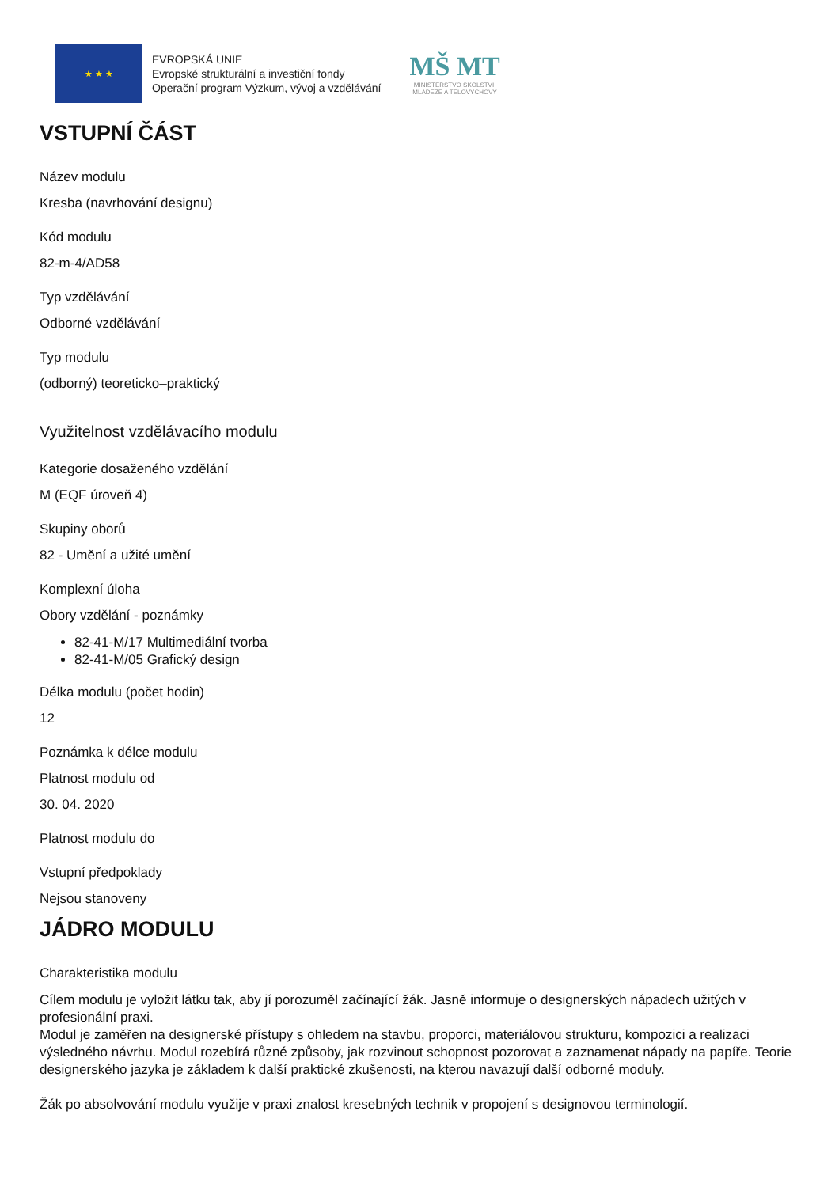★ ★ ★
EVROPSKÁ UNIE
Evropské strukturální a investiční fondy
Operační program Výzkum, vývoj a vzdělávání
MŠ MT
MINISTERSTVO ŠKOLSTVÍ,
MLÁDEŽE A TĚLOVÝCHOVY
VSTUPNÍ ČÁST
Název modulu
Kresba (navrhování designu)
Kód modulu
82-m-4/AD58
Typ vzdělávání
Odborné vzdělávání
Typ modulu
(odborný) teoreticko–praktický
Využitelnost vzdělávacího modulu
Kategorie dosaženého vzdělání
M (EQF úroveň 4)
Skupiny oborů
82 - Umění a užité umění
Komplexní úloha
Obory vzdělání - poznámky
82-41-M/17 Multimediální tvorba
82-41-M/05 Grafický design
Délka modulu (počet hodin)
12
Poznámka k délce modulu
Platnost modulu od
30. 04. 2020
Platnost modulu do
Vstupní předpoklady
Nejsou stanoveny
JÁDRO MODULU
Charakteristika modulu
Cílem modulu je vyložit látku tak, aby jí porozuměl začínající žák. Jasně informuje o designerských nápadech užitých v profesionální praxi.
Modul je zaměřen na designerské přístupy s ohledem na stavbu, proporci, materiálovou strukturu, kompozici a realizaci výsledného návrhu. Modul rozebírá různé způsoby, jak rozvinout schopnost pozorovat a zaznamenat nápady na papíře. Teorie designerského jazyka je základem k další praktické zkušenosti, na kterou navazují další odborné moduly.
Žák po absolvování modulu využije v praxi znalost kresebných technik v propojení s designovou terminologií.